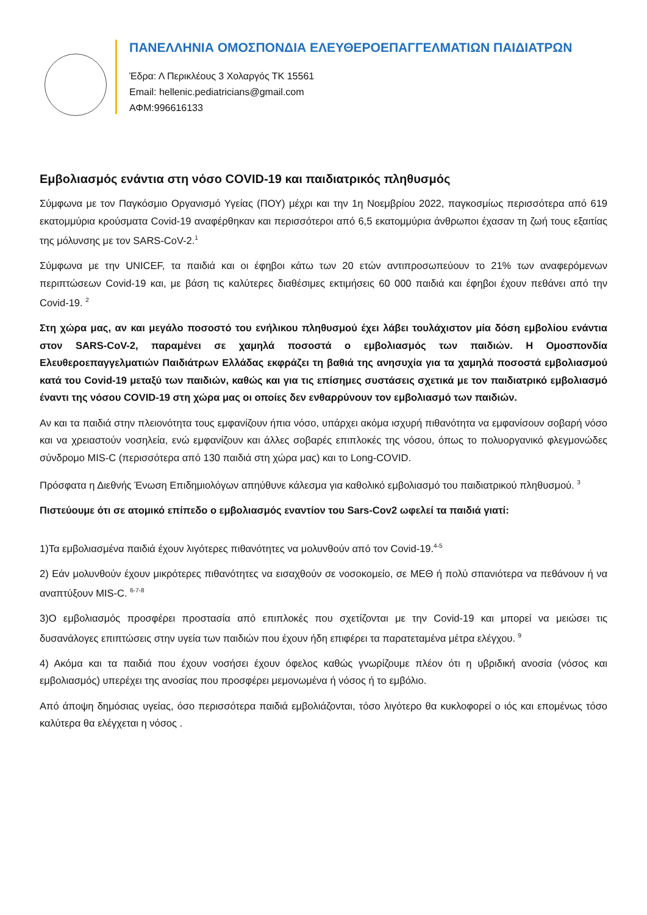ΠΑΝΕΛΛΗΝΙΑ ΟΜΟΣΠΟΝΔΙΑ ΕΛΕΥΘΕΡΟΕΠΑΓΓΕΛΜΑΤΙΩΝ ΠΑΙΔΙΑΤΡΩΝ
Έδρα: Λ Περικλέους 3 Χολαργός ΤΚ 15561
Email: hellenic.pediatricians@gmail.com
ΑΦΜ:996616133
Εμβολιασμός ενάντια στη νόσο COVID-19 και παιδιατρικός πληθυσμός
Σύμφωνα με τον Παγκόσμιο Οργανισμό Υγείας (ΠΟΥ) μέχρι και την 1η Νοεμβρίου 2022, παγκοσμίως περισσότερα από 619 εκατομμύρια κρούσματα Covid-19 αναφέρθηκαν και περισσότεροι από 6,5 εκατομμύρια άνθρωποι έχασαν τη ζωή τους εξαιτίας της μόλυνσης με τον SARS-CoV-2.<sup>1</sup>
Σύμφωνα με την UNICEF, τα παιδιά και οι έφηβοι κάτω των 20 ετών αντιπροσωπεύουν το 21% των αναφερόμενων περιπτώσεων Covid-19 και, με βάση τις καλύτερες διαθέσιμες εκτιμήσεις 60 000 παιδιά και έφηβοι έχουν πεθάνει από την Covid-19. <sup>2</sup>
Στη χώρα μας, αν και μεγάλο ποσοστό του ενήλικου πληθυσμού έχει λάβει τουλάχιστον μία δόση εμβολίου ενάντια στον SARS-CoV-2, παραμένει σε χαμηλά ποσοστά ο εμβολιασμός των παιδιών. Η Ομοσπονδία Ελευθεροεπαγγελματιών Παιδιάτρων Ελλάδας εκφράζει τη βαθιά της ανησυχία για τα χαμηλά ποσοστά εμβολιασμού κατά του Covid-19 μεταξύ των παιδιών, καθώς και για τις επίσημες συστάσεις σχετικά με τον παιδιατρικό εμβολιασμό έναντι της νόσου COVID-19 στη χώρα μας οι οποίες δεν ενθαρρύνουν τον εμβολιασμό των παιδιών.
Αν και τα παιδιά στην πλειονότητα τους εμφανίζουν ήπια νόσο, υπάρχει ακόμα ισχυρή πιθανότητα να εμφανίσουν σοβαρή νόσο και να χρειαστούν νοσηλεία, ενώ εμφανίζουν και άλλες σοβαρές επιπλοκές της νόσου, όπως το πολυοργανικό φλεγμονώδες σύνδρομο MIS-C (περισσότερα από 130 παιδιά στη χώρα μας) και το Long-COVID.
Πρόσφατα η Διεθνής Ένωση Επιδημιολόγων απηύθυνε κάλεσμα για καθολικό εμβολιασμό του παιδιατρικού πληθυσμού. <sup>3</sup>
Πιστεύουμε ότι σε ατομικό επίπεδο ο εμβολιασμός εναντίον του Sars-Cov2 ωφελεί τα παιδιά γιατί:
1)Τα εμβολιασμένα παιδιά έχουν λιγότερες πιθανότητες να μολυνθούν από τον Covid-19.<sup>4-5</sup>
2) Εάν μολυνθούν έχουν μικρότερες πιθανότητες να εισαχθούν σε νοσοκομείο, σε ΜΕΘ ή πολύ σπανιότερα να πεθάνουν ή να αναπτύξουν MIS-C. <sup>6-7-8</sup>
3)Ο εμβολιασμός προσφέρει προστασία από επιπλοκές που σχετίζονται με την Covid-19 και μπορεί να μειώσει τις δυσανάλογες επιπτώσεις στην υγεία των παιδιών που έχουν ήδη επιφέρει τα παρατεταμένα μέτρα ελέγχου. <sup>9</sup>
4) Ακόμα και τα παιδιά που έχουν νοσήσει έχουν όφελος καθώς γνωρίζουμε πλέον ότι η υβριδική ανοσία (νόσος και εμβολιασμός) υπερέχει της ανοσίας που προσφέρει μεμονωμένα ή νόσος ή το εμβόλιο.
Από άποψη δημόσιας υγείας, όσο περισσότερα παιδιά εμβολιάζονται, τόσο λιγότερο θα κυκλοφορεί ο ιός και επομένως τόσο καλύτερα θα ελέγχεται η νόσος .